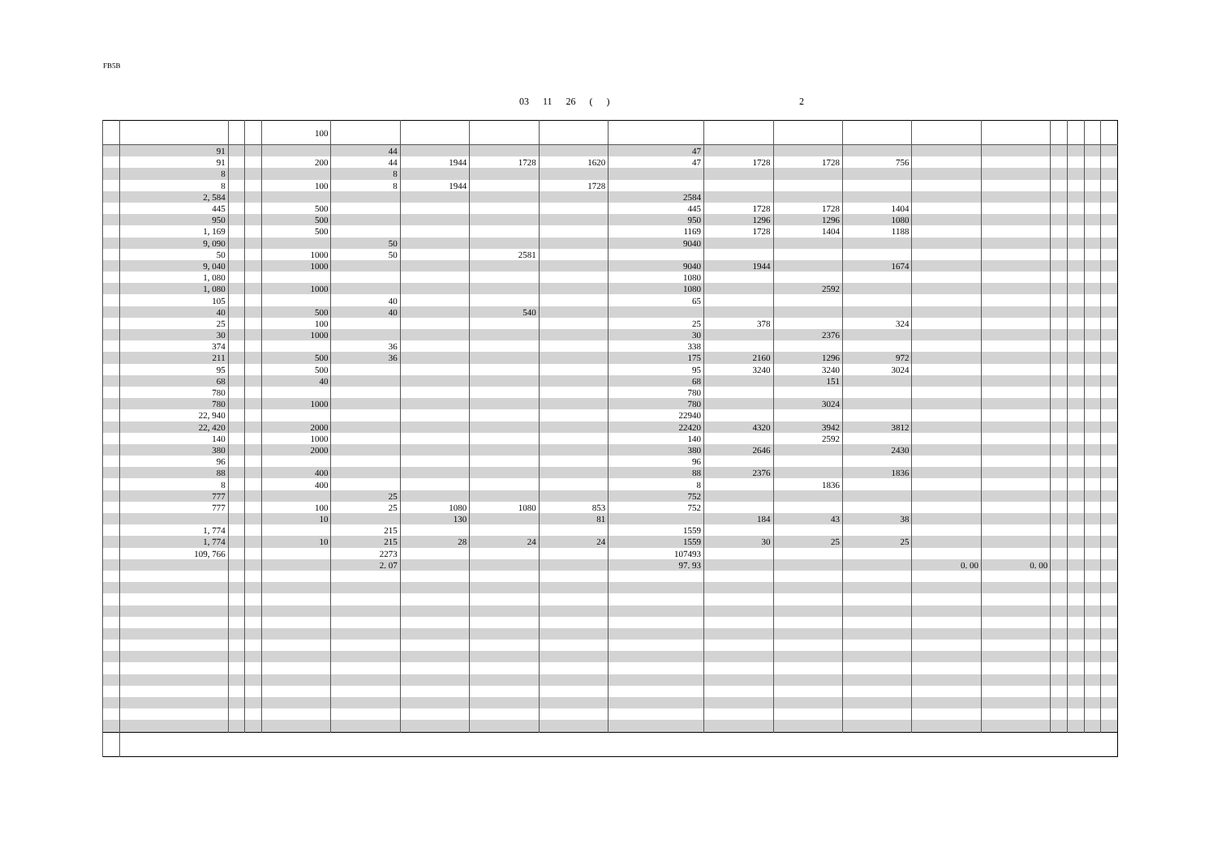FB5B
03 11 26 ( ) 2
| | | | | 100 | | | | | | | | | | | | | | |
| | 91 | | | | 44 | | | | 47 | | | | | | | | | |
| | 91 | | | 200 | 44 | 1944 | 1728 | 1620 | 47 | 1728 | 1728 | 756 | | | | | | |
| | 8 | | | | 8 | | | | | | | | | | | | | |
| | 8 | | | 100 | 8 | 1944 | | 1728 | | | | | | | | | | |
| | 2, 584 | | | | | | | | 2584 | | | | | | | | | |
| | 445 | | | 500 | | | | | 445 | 1728 | 1728 | 1404 | | | | | | |
| | 950 | | | 500 | | | | | 950 | 1296 | 1296 | 1080 | | | | | | |
| | 1, 169 | | | 500 | | | | | 1169 | 1728 | 1404 | 1188 | | | | | | |
| | 9, 090 | | | | 50 | | | | 9040 | | | | | | | | | |
| | 50 | | | 1000 | 50 | | 2581 | | | | | | | | | | | |
| | 9, 040 | | | 1000 | | | | | 9040 | 1944 | | 1674 | | | | | | |
| | 1, 080 | | | | | | | | 1080 | | | | | | | | | |
| | 1, 080 | | | 1000 | | | | | 1080 | | 2592 | | | | | | | |
| | 105 | | | | 40 | | | | 65 | | | | | | | | | |
| | 40 | | | 500 | 40 | | 540 | | | | | | | | | | | |
| | 25 | | | 100 | | | | | 25 | 378 | | 324 | | | | | | |
| | 30 | | | 1000 | | | | | 30 | | 2376 | | | | | | | |
| | 374 | | | | 36 | | | | 338 | | | | | | | | | |
| | 211 | | | 500 | 36 | | | | 175 | 2160 | 1296 | 972 | | | | | | |
| | 95 | | | 500 | | | | | 95 | 3240 | 3240 | 3024 | | | | | | |
| | 68 | | | 40 | | | | | 68 | | 151 | | | | | | | |
| | 780 | | | | | | | | 780 | | | | | | | | | |
| | 780 | | | 1000 | | | | | 780 | | 3024 | | | | | | | |
| | 22, 940 | | | | | | | | 22940 | | | | | | | | | |
| | 22, 420 | | | 2000 | | | | | 22420 | 4320 | 3942 | 3812 | | | | | | |
| | 140 | | | 1000 | | | | | 140 | | 2592 | | | | | | | |
| | 380 | | | 2000 | | | | | 380 | 2646 | | 2430 | | | | | | |
| | 96 | | | | | | | | 96 | | | | | | | | | |
| | 88 | | | 400 | | | | | 88 | 2376 | | 1836 | | | | | | |
| | 8 | | | 400 | | | | | 8 | | 1836 | | | | | | | |
| | 777 | | | | 25 | | | | 752 | | | | | | | | | |
| | 777 | | | 100 | 25 | 1080 | 1080 | 853 | 752 | | | | | | | | | |
| | | | | 10 | | 130 | | 81 | | 184 | 43 | 38 | | | | | | |
| | 1, 774 | | | | 215 | | | | 1559 | | | | | | | | | |
| | 1, 774 | | | 10 | 215 | 28 | 24 | 24 | 1559 | 30 | 25 | 25 | | | | | | |
| | 109, 766 | | | | 2273 | | | | 107493 | | | | | | | | | |
| | | | | | 2. 07 | | | | 97. 93 | | | | 0. 00 | 0. 00 | | | | |